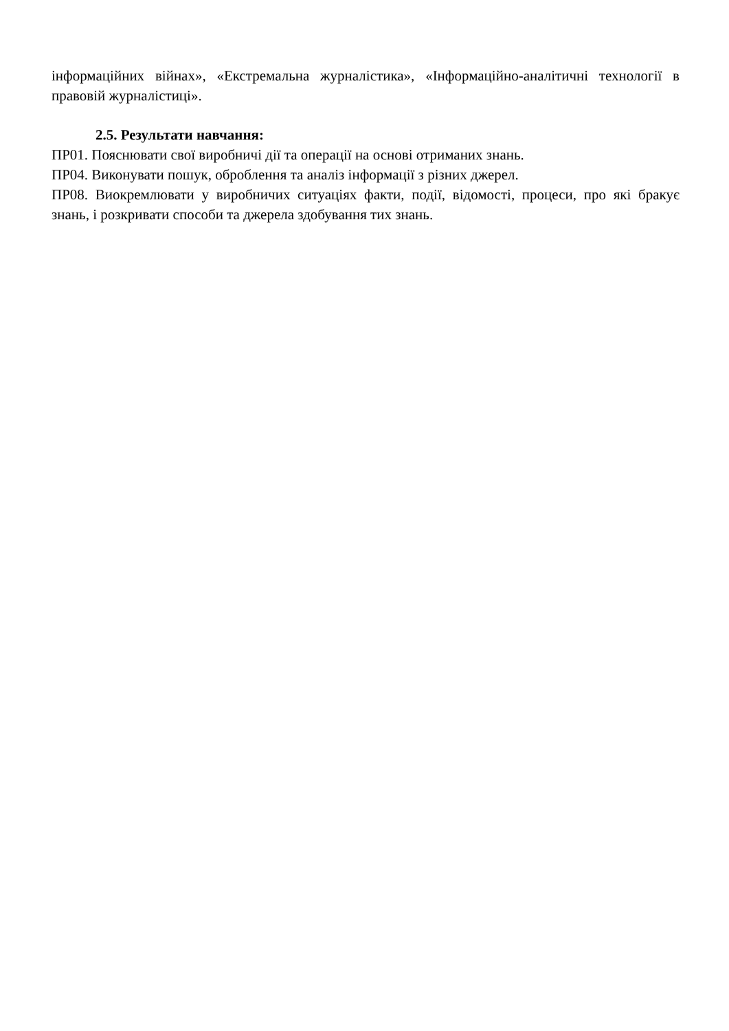інформаційних війнах», «Екстремальна журналістика», «Інформаційно-аналітичні технології в правовій журналістиці».
2.5. Результати навчання:
ПР01. Пояснювати свої виробничі дії та операції на основі отриманих знань.
ПР04. Виконувати пошук, оброблення та аналіз інформації з різних джерел.
ПР08. Виокремлювати у виробничих ситуаціях факти, події, відомості, процеси, про які бракує знань, і розкривати способи та джерела здобування тих знань.